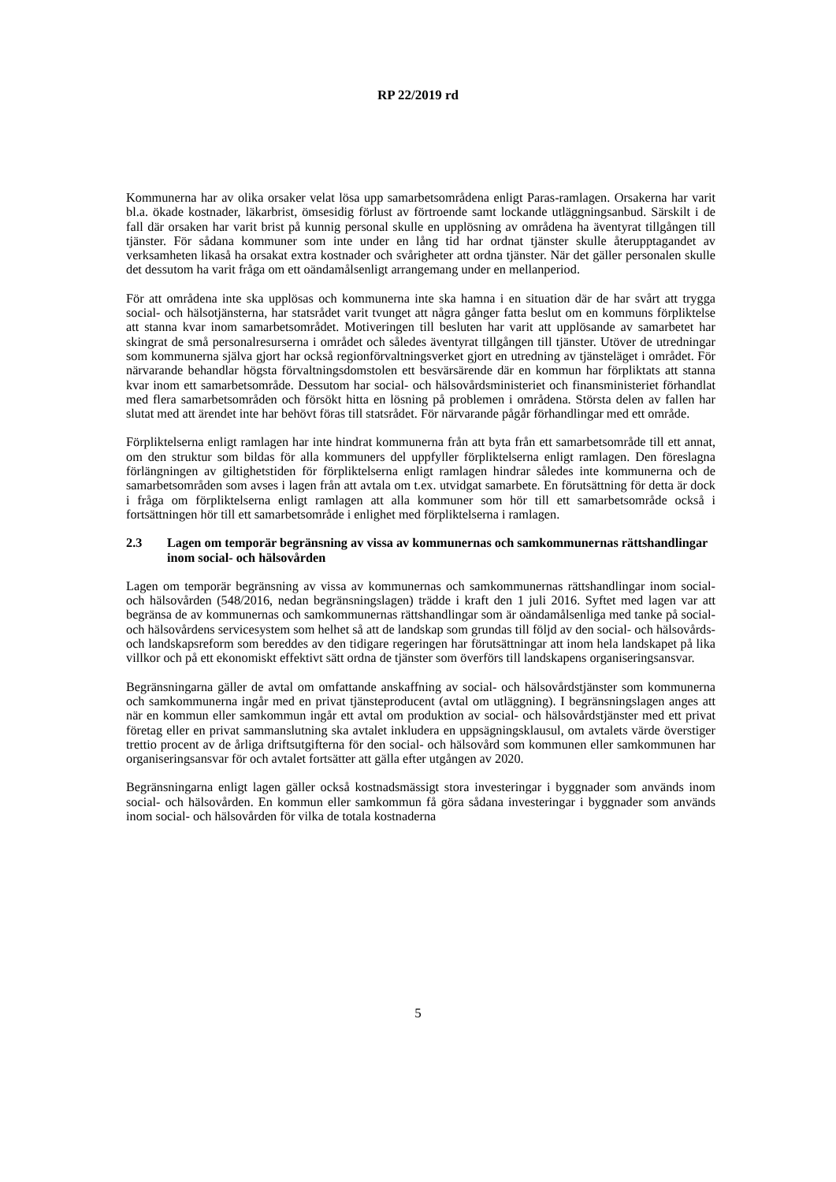RP 22/2019 rd
Kommunerna har av olika orsaker velat lösa upp samarbetsområdena enligt Paras-ramlagen. Orsakerna har varit bl.a. ökade kostnader, läkarbrist, ömsesidig förlust av förtroende samt lockande utläggningsanbud. Särskilt i de fall där orsaken har varit brist på kunnig personal skulle en upplösning av områdena ha äventyrat tillgången till tjänster. För sådana kommuner som inte under en lång tid har ordnat tjänster skulle återupptagandet av verksamheten likaså ha orsakat extra kostnader och svårigheter att ordna tjänster. När det gäller personalen skulle det dessutom ha varit fråga om ett oändamålsenligt arrangemang under en mellanperiod.
För att områdena inte ska upplösas och kommunerna inte ska hamna i en situation där de har svårt att trygga social- och hälsotjänsterna, har statsrådet varit tvunget att några gånger fatta beslut om en kommuns förpliktelse att stanna kvar inom samarbetsområdet. Motiveringen till besluten har varit att upplösande av samarbetet har skingrat de små personalresurserna i området och således äventyrat tillgången till tjänster. Utöver de utredningar som kommunerna själva gjort har också regionförvaltningsverket gjort en utredning av tjänsteläget i området. För närvarande behandlar högsta förvaltningsdomstolen ett besvärsärende där en kommun har förpliktats att stanna kvar inom ett samarbetsområde. Dessutom har social- och hälsovårdsministeriet och finansministeriet förhandlat med flera samarbetsområden och försökt hitta en lösning på problemen i områdena. Största delen av fallen har slutat med att ärendet inte har behövt föras till statsrådet. För närvarande pågår förhandlingar med ett område.
Förpliktelserna enligt ramlagen har inte hindrat kommunerna från att byta från ett samarbetsområde till ett annat, om den struktur som bildas för alla kommuners del uppfyller förpliktelserna enligt ramlagen. Den föreslagna förlängningen av giltighetstiden för förpliktelserna enligt ramlagen hindrar således inte kommunerna och de samarbetsområden som avses i lagen från att avtala om t.ex. utvidgat samarbete. En förutsättning för detta är dock i fråga om förpliktelserna enligt ramlagen att alla kommuner som hör till ett samarbetsområde också i fortsättningen hör till ett samarbetsområde i enlighet med förpliktelserna i ramlagen.
2.3 Lagen om temporär begränsning av vissa av kommunernas och samkommunernas rättshandlingar inom social- och hälsovården
Lagen om temporär begränsning av vissa av kommunernas och samkommunernas rättshandlingar inom social- och hälsovården (548/2016, nedan begränsningslagen) trädde i kraft den 1 juli 2016. Syftet med lagen var att begränsa de av kommunernas och samkommunernas rättshandlingar som är oändamålsenliga med tanke på social- och hälsovårdens servicesystem som helhet så att de landskap som grundas till följd av den social- och hälsovårds- och landskapsreform som bereddes av den tidigare regeringen har förutsättningar att inom hela landskapet på lika villkor och på ett ekonomiskt effektivt sätt ordna de tjänster som överförs till landskapens organiseringsansvar.
Begränsningarna gäller de avtal om omfattande anskaffning av social- och hälsovårdstjänster som kommunerna och samkommunerna ingår med en privat tjänsteproducent (avtal om utläggning). I begränsningslagen anges att när en kommun eller samkommun ingår ett avtal om produktion av social- och hälsovårdstjänster med ett privat företag eller en privat sammanslutning ska avtalet inkludera en uppsägningsklausul, om avtalets värde överstiger trettio procent av de årliga driftsutgifterna för den social- och hälsovård som kommunen eller samkommunen har organiseringsansvar för och avtalet fortsätter att gälla efter utgången av 2020.
Begränsningarna enligt lagen gäller också kostnadsmässigt stora investeringar i byggnader som används inom social- och hälsovården. En kommun eller samkommun få göra sådana investeringar i byggnader som används inom social- och hälsovården för vilka de totala kostnaderna
5